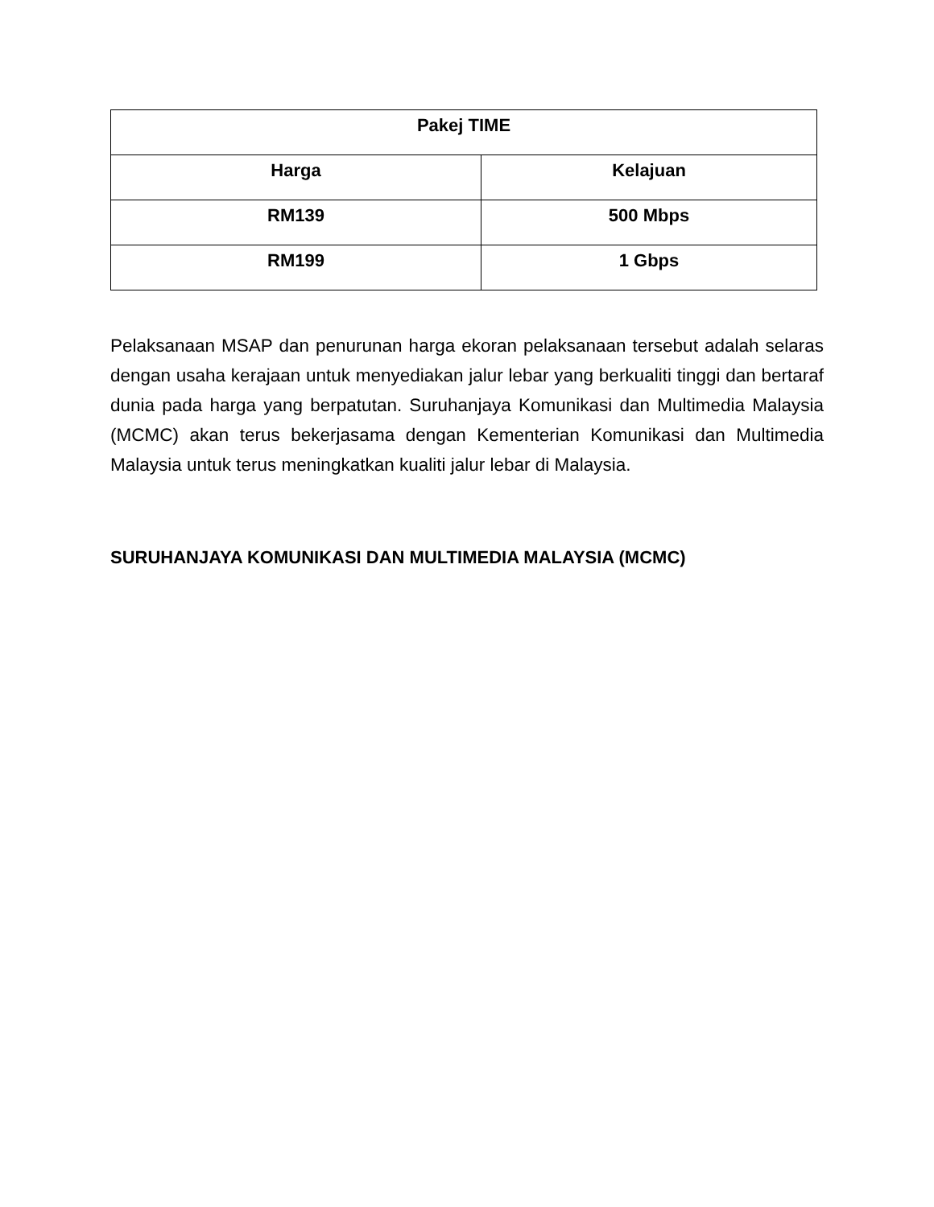| Pakej TIME | |
| --- | --- |
| Harga | Kelajuan |
| RM139 | 500 Mbps |
| RM199 | 1 Gbps |
Pelaksanaan MSAP dan penurunan harga ekoran pelaksanaan tersebut adalah selaras dengan usaha kerajaan untuk menyediakan jalur lebar yang berkualiti tinggi dan bertaraf dunia pada harga yang berpatutan. Suruhanjaya Komunikasi dan Multimedia Malaysia (MCMC) akan terus bekerjasama dengan Kementerian Komunikasi dan Multimedia Malaysia untuk terus meningkatkan kualiti jalur lebar di Malaysia.
SURUHANJAYA KOMUNIKASI DAN MULTIMEDIA MALAYSIA (MCMC)